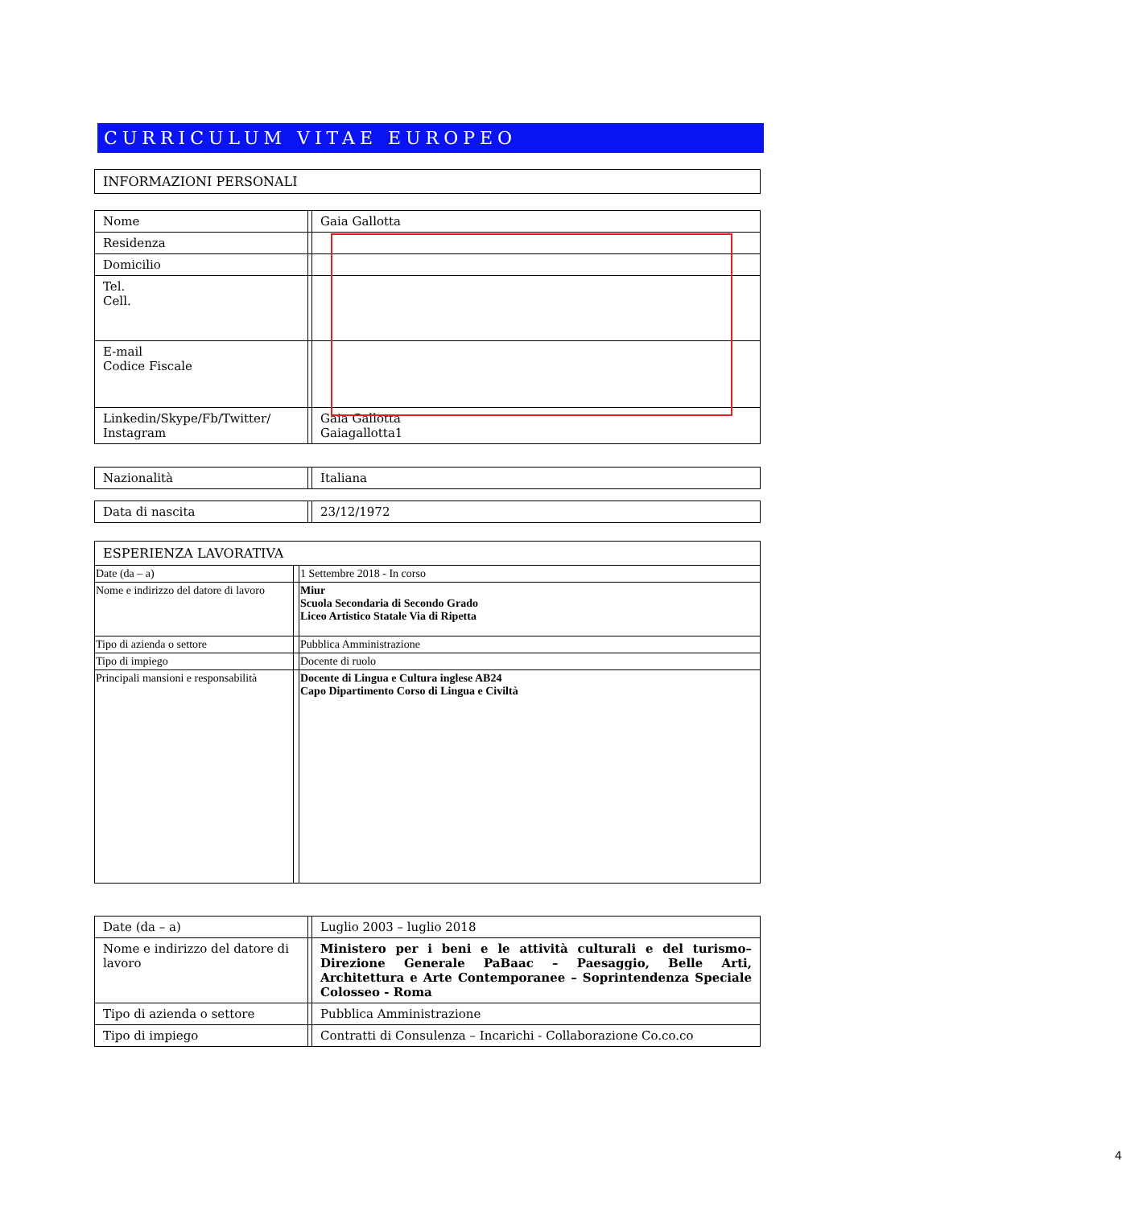CURRICULUM VITAE EUROPEO
INFORMAZIONI PERSONALI
| Nome | | Gaia Gallotta |
| Residenza | | |
| Domicilio | | |
| Tel. Cell. | | |
| E-mail Codice Fiscale | | |
| Linkedin/Skype/Fb/Twitter/ Instagram | | Gaia Gallotta Gaiagallotta1 |
| Nazionalità | | Italiana |
| Data di nascita | | 23/12/1972 |
ESPERIENZA LAVORATIVA
| Date (da – a) | | 1 Settembre 2018 - In corso |
| Nome e indirizzo del datore di lavoro | | Miur Scuola Secondaria di Secondo Grado Liceo Artistico Statale Via di Ripetta |
| Tipo di azienda o settore | | Pubblica Amministrazione |
| Tipo di impiego | | Docente di ruolo |
| Principali mansioni e responsabilità | | Docente di Lingua e Cultura inglese AB24 Capo Dipartimento Corso di Lingua e Civiltà |
| Date (da – a) | | Luglio 2003 – luglio 2018 |
| Nome e indirizzo del datore di lavoro | | Ministero per i beni e le attività culturali e del turismo– Direzione Generale PaBaac – Paesaggio, Belle Arti, Architettura e Arte Contemporanee – Soprintendenza Speciale Colosseo - Roma |
| Tipo di azienda o settore | | Pubblica Amministrazione |
| Tipo di impiego | | Contratti di Consulenza – Incarichi - Collaborazione Co.co.co |
4